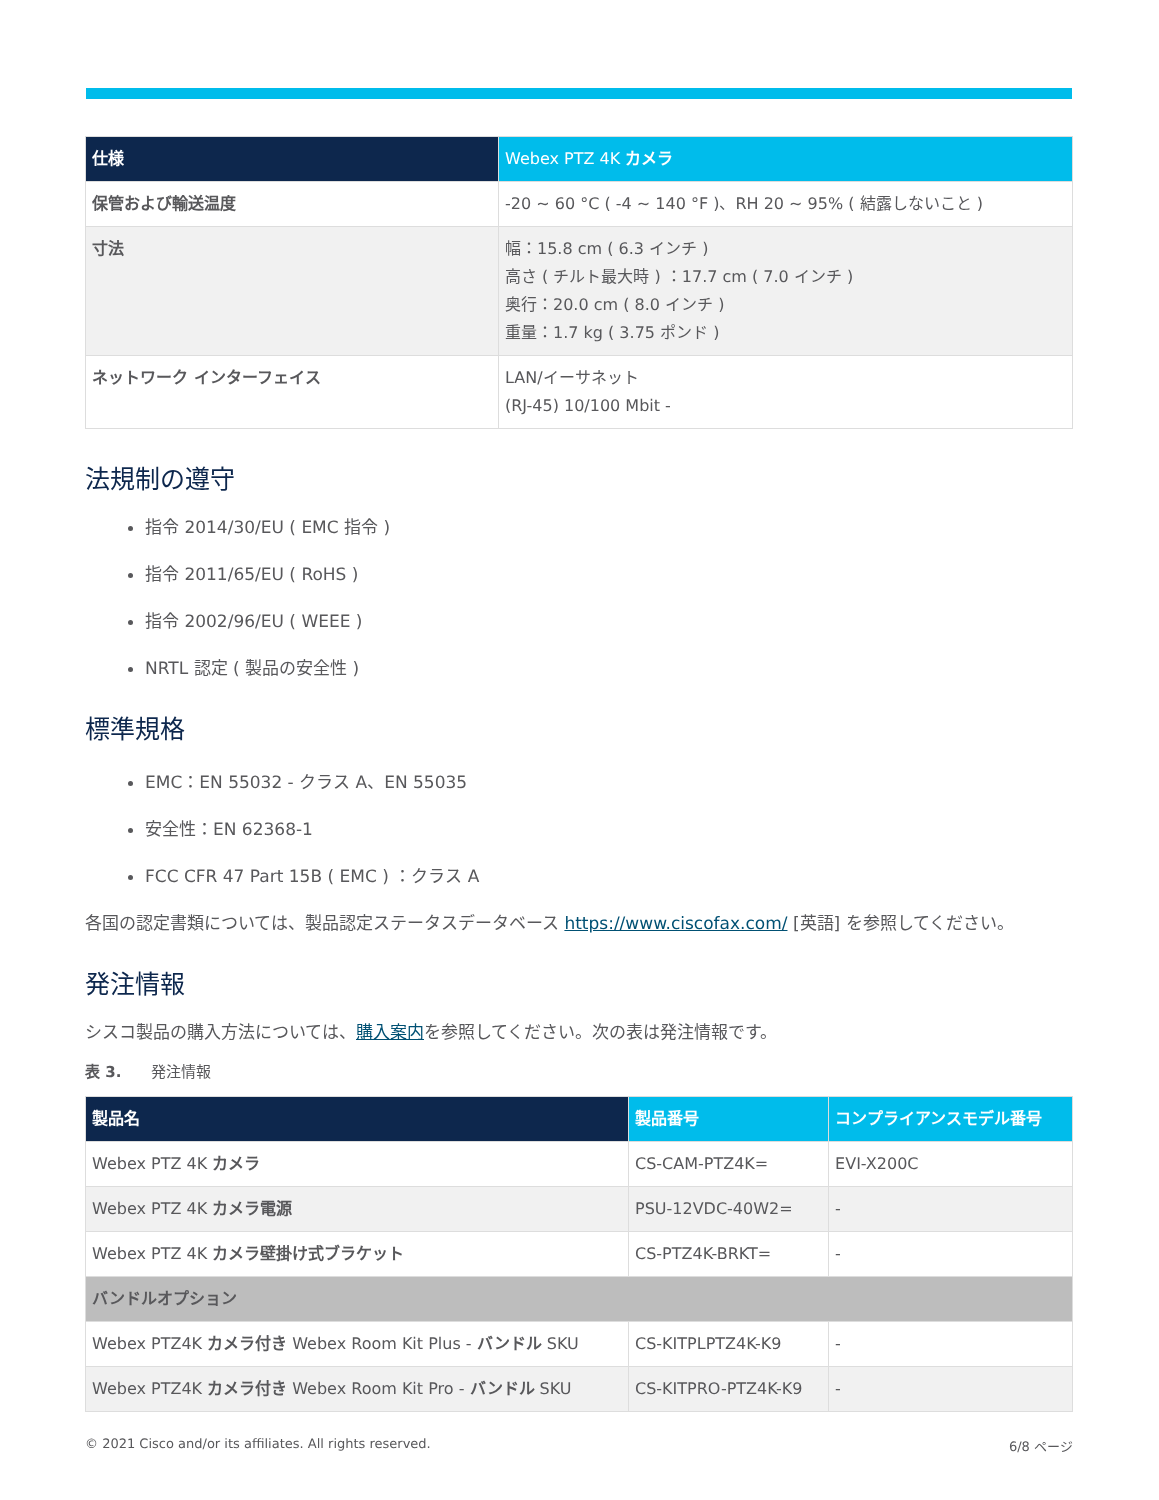| 仕様 | Webex PTZ 4K カメラ |
| --- | --- |
| 保管および輸送温度 | -20 ~ 60 °C ( -4 ~ 140 °F )、RH 20 ~ 95% ( 結露しないこと ) |
| 寸法 | 幅：15.8 cm ( 6.3 インチ ) 高さ ( チルト最大時 ) ：17.7 cm ( 7.0 インチ ) 奥行：20.0 cm ( 8.0 インチ ) 重量：1.7 kg ( 3.75 ポンド ) |
| ネットワーク インターフェイス | LAN/イーサネット (RJ-45) 10/100 Mbit - |
法規制の遵守
指令 2014/30/EU ( EMC 指令 )
指令 2011/65/EU ( RoHS )
指令 2002/96/EU ( WEEE )
NRTL 認定 ( 製品の安全性 )
標準規格
EMC：EN 55032 - クラス A、EN 55035
安全性：EN 62368-1
FCC CFR 47 Part 15B ( EMC ) ：クラス A
各国の認定書類については、製品認定ステータスデータベース https://www.ciscofax.com/ [英語] を参照してください。
発注情報
シスコ製品の購入方法については、購入案内を参照してください。次の表は発注情報です。
表 3.　　発注情報
| 製品名 | 製品番号 | コンプライアンスモデル番号 |
| --- | --- | --- |
| Webex PTZ 4K カメラ | CS-CAM-PTZ4K= | EVI-X200C |
| Webex PTZ 4K カメラ電源 | PSU-12VDC-40W2= | - |
| Webex PTZ 4K カメラ壁掛け式ブラケット | CS-PTZ4K-BRKT= | - |
| バンドルオプション | | |
| Webex PTZ4K カメラ付き Webex Room Kit Plus - バンドル SKU | CS-KITPLPTZ4K-K9 | - |
| Webex PTZ4K カメラ付き Webex Room Kit Pro - バンドル SKU | CS-KITPRO-PTZ4K-K9 | - |
© 2021 Cisco and/or its affiliates. All rights reserved. 6/8 ページ